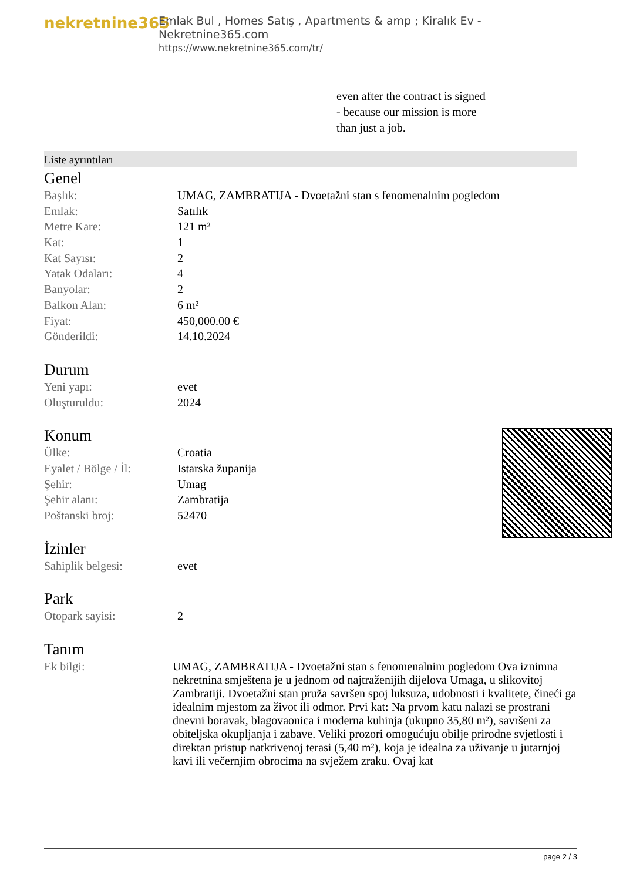nekretnine365
Emlak Bul , Homes Satış , Apartments & amp ; Kiralık Ev - Nekretnine365.com
https://www.nekretnine365.com/tr/
even after the contract is signed
- because our mission is more
than just a job.
Liste ayrıntıları
Genel
| Başlık: | UMAG, ZAMBRATIJA - Dvoetažni stan s fenomenalnim pogledom |
| Emlak: | Satılık |
| Metre Kare: | 121 m² |
| Kat: | 1 |
| Kat Sayısı: | 2 |
| Yatak Odaları: | 4 |
| Banyolar: | 2 |
| Balkon Alan: | 6 m² |
| Fiyat: | 450,000.00 € |
| Gönderildi: | 14.10.2024 |
Durum
| Yeni yapı: | evet |
| Oluşturuldu: | 2024 |
Konum
| Ülke: | Croatia |
| Eyalet / Bölge / İl: | Istarska županija |
| Şehir: | Umag |
| Şehir alanı: | Zambratija |
| Poštanski broj: | 52470 |
İzinler
| Sahiplik belgesi: | evet |
Park
| Otopark sayisi: | 2 |
Tanım
| Ek bilgi: | UMAG, ZAMBRATIJA - Dvoetažni stan s fenomenalnim pogledom Ova iznimna nekretnina smještena je u jednom od najtraženijih dijelova Umaga, u slikovitoj Zambratiji. Dvoetažni stan pruža savršen spoj luksuza, udobnosti i kvalitete, čineći ga idealnim mjestom za život ili odmor. Prvi kat: Na prvom katu nalazi se prostrani dnevni boravak, blagovaonica i moderna kuhinja (ukupno 35,80 m²), savršeni za obiteljska okupljanja i zabave. Veliki prozori omogućuju obilje prirodne svjetlosti i direktan pristup natkrivenoj terasi (5,40 m²), koja je idealna za uživanje u jutarnjoj kavi ili večernjim obrocima na svježem zraku. Ovaj kat |
page 2 / 3